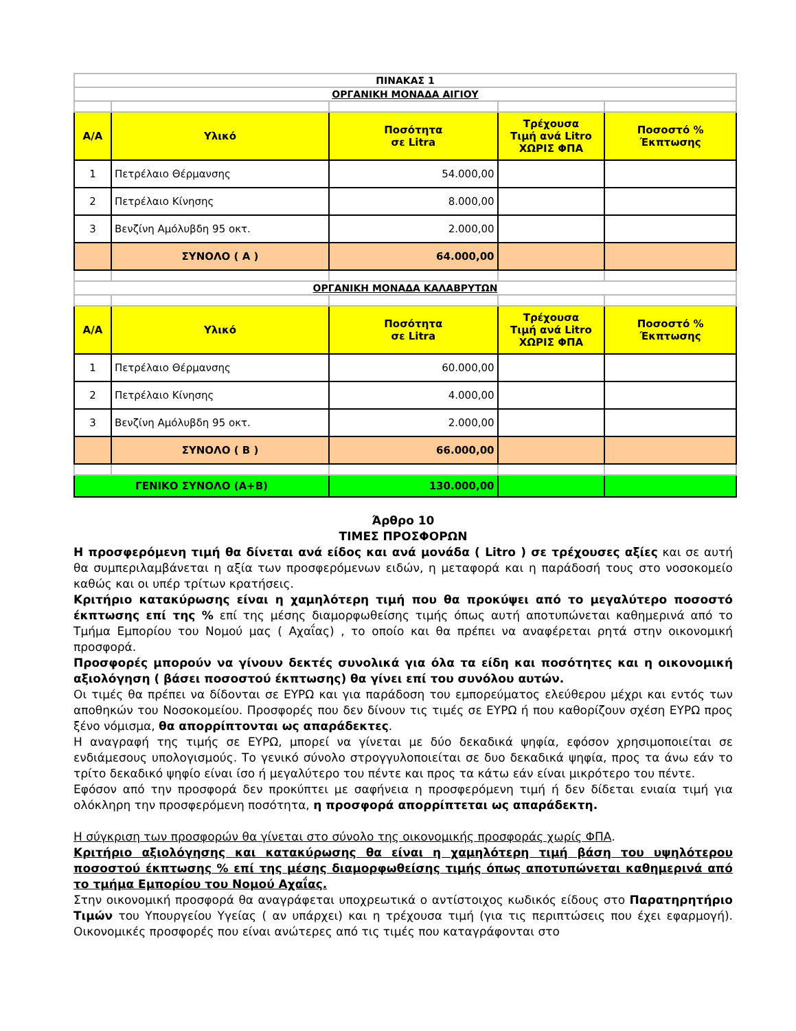| ΠΙΝΑΚΑΣ 1 | | | | |
| ΟΡΓΑΝΙΚΗ ΜΟΝΑΔΑ ΑΙΓΙΟΥ | | | | |
| Α/Α | Υλικό | Ποσότητα σε Litra | Τρέχουσα Τιμή ανά Litro ΧΩΡΙΣ ΦΠΑ | Ποσοστό % Έκπτωσης |
| 1 | Πετρέλαιο Θέρμανσης | 54.000,00 | | |
| 2 | Πετρέλαιο Κίνησης | 8.000,00 | | |
| 3 | Βενζίνη Αμόλυβδη 95 οκτ. | 2.000,00 | | |
| | ΣΥΝΟΛΟ ( Α ) | 64.000,00 | | |
| ΟΡΓΑΝΙΚΗ ΜΟΝΑΔΑ ΚΑΛΑΒΡΥΤΩΝ | | | | |
| Α/Α | Υλικό | Ποσότητα σε Litra | Τρέχουσα Τιμή ανά Litro ΧΩΡΙΣ ΦΠΑ | Ποσοστό % Έκπτωσης |
| 1 | Πετρέλαιο Θέρμανσης | 60.000,00 | | |
| 2 | Πετρέλαιο Κίνησης | 4.000,00 | | |
| 3 | Βενζίνη Αμόλυβδη 95 οκτ. | 2.000,00 | | |
| | ΣΥΝΟΛΟ ( Β ) | 66.000,00 | | |
| ΓΕΝΙΚΟ ΣΥΝΟΛΟ (Α+Β) | | 130.000,00 | | |
Άρθρο 10
ΤΙΜΕΣ ΠΡΟΣΦΟΡΩΝ
Η προσφερόμενη τιμή θα δίνεται ανά είδος και ανά μονάδα ( Litro ) σε τρέχουσες αξίες και σε αυτή θα συμπεριλαμβάνεται η αξία των προσφερόμενων ειδών, η μεταφορά και η παράδοσή τους στο νοσοκομείο καθώς και οι υπέρ τρίτων κρατήσεις.
Κριτήριο κατακύρωσης είναι η χαμηλότερη τιμή που θα προκύψει από το μεγαλύτερο ποσοστό έκπτωσης επί της % επί της μέσης διαμορφωθείσης τιμής όπως αυτή αποτυπώνεται καθημερινά από το Τμήμα Εμπορίου του Νομού μας ( Αχαΐας) , το οποίο και θα πρέπει να αναφέρεται ρητά στην οικονομική προσφορά.
Προσφορές μπορούν να γίνουν δεκτές συνολικά για όλα τα είδη και ποσότητες και η οικονομική αξιολόγηση ( βάσει ποσοστού έκπτωσης) θα γίνει επί του συνόλου αυτών.
Οι τιμές θα πρέπει να δίδονται σε ΕΥΡΩ και για παράδοση του εμπορεύματος ελεύθερου μέχρι και εντός των αποθηκών του Νοσοκομείου. Προσφορές που δεν δίνουν τις τιμές σε ΕΥΡΩ ή που καθορίζουν σχέση ΕΥΡΩ προς ξένο νόμισμα, θα απορρίπτονται ως απαράδεκτες.
Η αναγραφή της τιμής σε ΕΥΡΩ, μπορεί να γίνεται με δύο δεκαδικά ψηφία, εφόσον χρησιμοποιείται σε ενδιάμεσους υπολογισμούς. Το γενικό σύνολο στρογγυλοποιείται σε δυο δεκαδικά ψηφία, προς τα άνω εάν το τρίτο δεκαδικό ψηφίο είναι ίσο ή μεγαλύτερο του πέντε και προς τα κάτω εάν είναι μικρότερο του πέντε.
Εφόσον από την προσφορά δεν προκύπτει με σαφήνεια η προσφερόμενη τιμή ή δεν δίδεται ενιαία τιμή για ολόκληρη την προσφερόμενη ποσότητα, η προσφορά απορρίπτεται ως απαράδεκτη.
Η σύγκριση των προσφορών θα γίνεται στο σύνολο της οικονομικής προσφοράς χωρίς ΦΠΑ.
Κριτήριο αξιολόγησης και κατακύρωσης θα είναι η χαμηλότερη τιμή βάση του υψηλότερου ποσοστού έκπτωσης % επί της μέσης διαμορφωθείσης τιμής όπως αποτυπώνεται καθημερινά από το τμήμα Εμπορίου του Νομού Αχαΐας.
Στην οικονομική προσφορά θα αναγράφεται υποχρεωτικά ο αντίστοιχος κωδικός είδους στο Παρατηρητήριο Τιμών του Υπουργείου Υγείας ( αν υπάρχει) και η τρέχουσα τιμή (για τις περιπτώσεις που έχει εφαρμογή). Οικονομικές προσφορές που είναι ανώτερες από τις τιμές που καταγράφονται στο